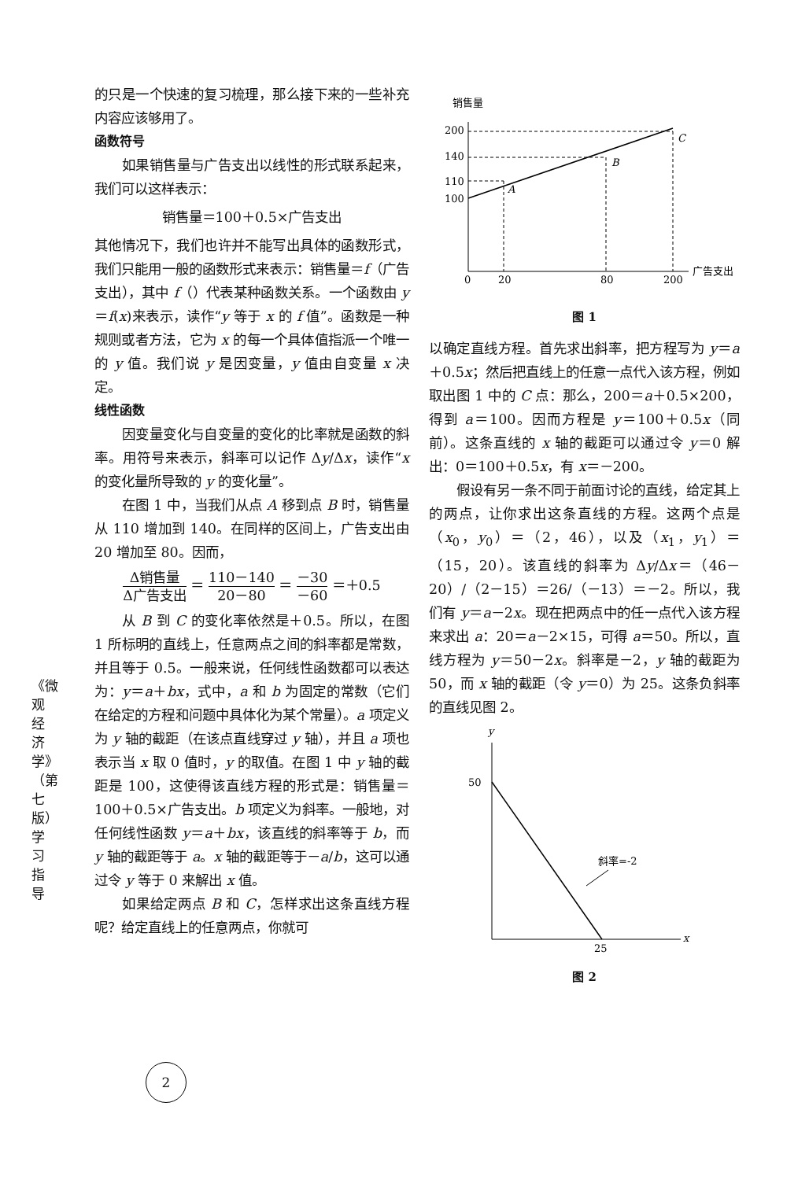《微观经济学》（第七版）学习指导
的只是一个快速的复习梳理，那么接下来的一些补充内容应该够用了。
函数符号
如果销售量与广告支出以线性的形式联系起来，我们可以这样表示：
销售量＝100＋0.5×广告支出
其他情况下，我们也许并不能写出具体的函数形式，我们只能用一般的函数形式来表示：销售量＝f（广告支出），其中 f（）代表某种函数关系。一个函数由 y＝f(x)来表示，读作“y 等于 x 的 f 值”。函数是一种规则或者方法，它为 x 的每一个具体值指派一个唯一的 y 值。我们说 y 是因变量，y 值由自变量 x 决定。
线性函数
因变量变化与自变量的变化的比率就是函数的斜率。用符号来表示，斜率可以记作 Δy/Δx，读作“x 的变化量所导致的 y 的变化量”。
在图 1 中，当我们从点 A 移到点 B 时，销售量从 110 增加到 140。在同样的区间上，广告支出由 20 增加至 80。因而，
Δ销售量 Δ广告支出 ＝ 110－140 20－80 ＝ －30 －60 ＝＋0.5
从 B 到 C 的变化率依然是＋0.5。所以，在图 1 所标明的直线上，任意两点之间的斜率都是常数，并且等于 0.5。一般来说，任何线性函数都可以表达为：y＝a＋bx，式中，a 和 b 为固定的常数（它们在给定的方程和问题中具体化为某个常量）。a 项定义为 y 轴的截距（在该点直线穿过 y 轴），并且 a 项也表示当 x 取 0 值时，y 的取值。在图 1 中 y 轴的截距是 100，这使得该直线方程的形式是：销售量＝100＋0.5×广告支出。b 项定义为斜率。一般地，对任何线性函数 y＝a＋bx，该直线的斜率等于 b，而 y 轴的截距等于 a。x 轴的截距等于－a/b，这可以通过令 y 等于 0 来解出 x 值。
如果给定两点 B 和 C，怎样求出这条直线方程呢？给定直线上的任意两点，你就可
销售量
200
140
110
100
A
B
C
0
20
80
200
广告支出
图 1
以确定直线方程。首先求出斜率，把方程写为 y＝a＋0.5x；然后把直线上的任意一点代入该方程，例如取出图 1 中的 C 点：那么，200＝a＋0.5×200，得到 a＝100。因而方程是 y＝100＋0.5x（同前）。这条直线的 x 轴的截距可以通过令 y＝0 解出：0＝100＋0.5x，有 x＝－200。
假设有另一条不同于前面讨论的直线，给定其上的两点，让你求出这条直线的方程。这两个点是（x<sub>0</sub>，y<sub>0</sub>）＝（2，46），以及（x<sub>1</sub>，y<sub>1</sub>）＝（15，20）。该直线的斜率为 Δy/Δx＝（46－20）/（2－15）＝26/（－13）＝－2。所以，我们有 y＝a－2x。现在把两点中的任一点代入该方程来求出 a：20＝a－2×15，可得 a＝50。所以，直线方程为 y＝50－2x。斜率是－2，y 轴的截距为 50，而 x 轴的截距（令 y＝0）为 25。这条负斜率的直线见图 2。
y
x
50
25
斜率=-2
图 2
2